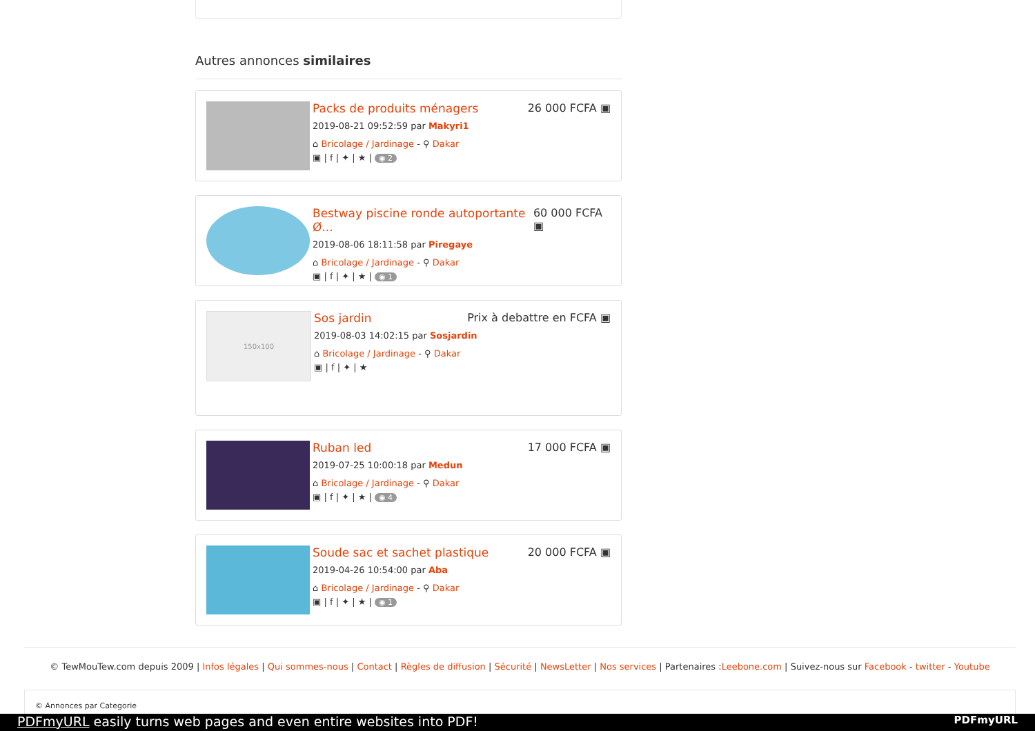Autres annonces similaires
Packs de produits ménagers 26 000 FCFA ▣
2019-08-21 09:52:59 par Makyri1
⌂ Bricolage / Jardinage - ⚲ Dakar
▣ | f | ✦ | ★ | ◉ 2
Bestway piscine ronde autoportante Ø... 60 000 FCFA ▣
2019-08-06 18:11:58 par Piregaye
⌂ Bricolage / Jardinage - ⚲ Dakar
▣ | f | ✦ | ★ | ◉ 1
150x100
Sos jardin Prix à debattre en FCFA ▣
2019-08-03 14:02:15 par Sosjardin
⌂ Bricolage / Jardinage - ⚲ Dakar
▣ | f | ✦ | ★
Ruban led 17 000 FCFA ▣
2019-07-25 10:00:18 par Medun
⌂ Bricolage / Jardinage - ⚲ Dakar
▣ | f | ✦ | ★ | ◉ 4
Soude sac et sachet plastique 20 000 FCFA ▣
2019-04-26 10:54:00 par Aba
⌂ Bricolage / Jardinage - ⚲ Dakar
▣ | f | ✦ | ★ | ◉ 1
© TewMouTew.com depuis 2009 | Infos légales | Qui sommes-nous | Contact | Règles de diffusion | Sécurité | NewsLetter | Nos services | Partenaires :Leebone.com | Suivez-nous sur Facebook - twitter - Youtube
© Annonces par Categorie
PDFmyURL easily turns web pages and even entire websites into PDF! PDFmyURL